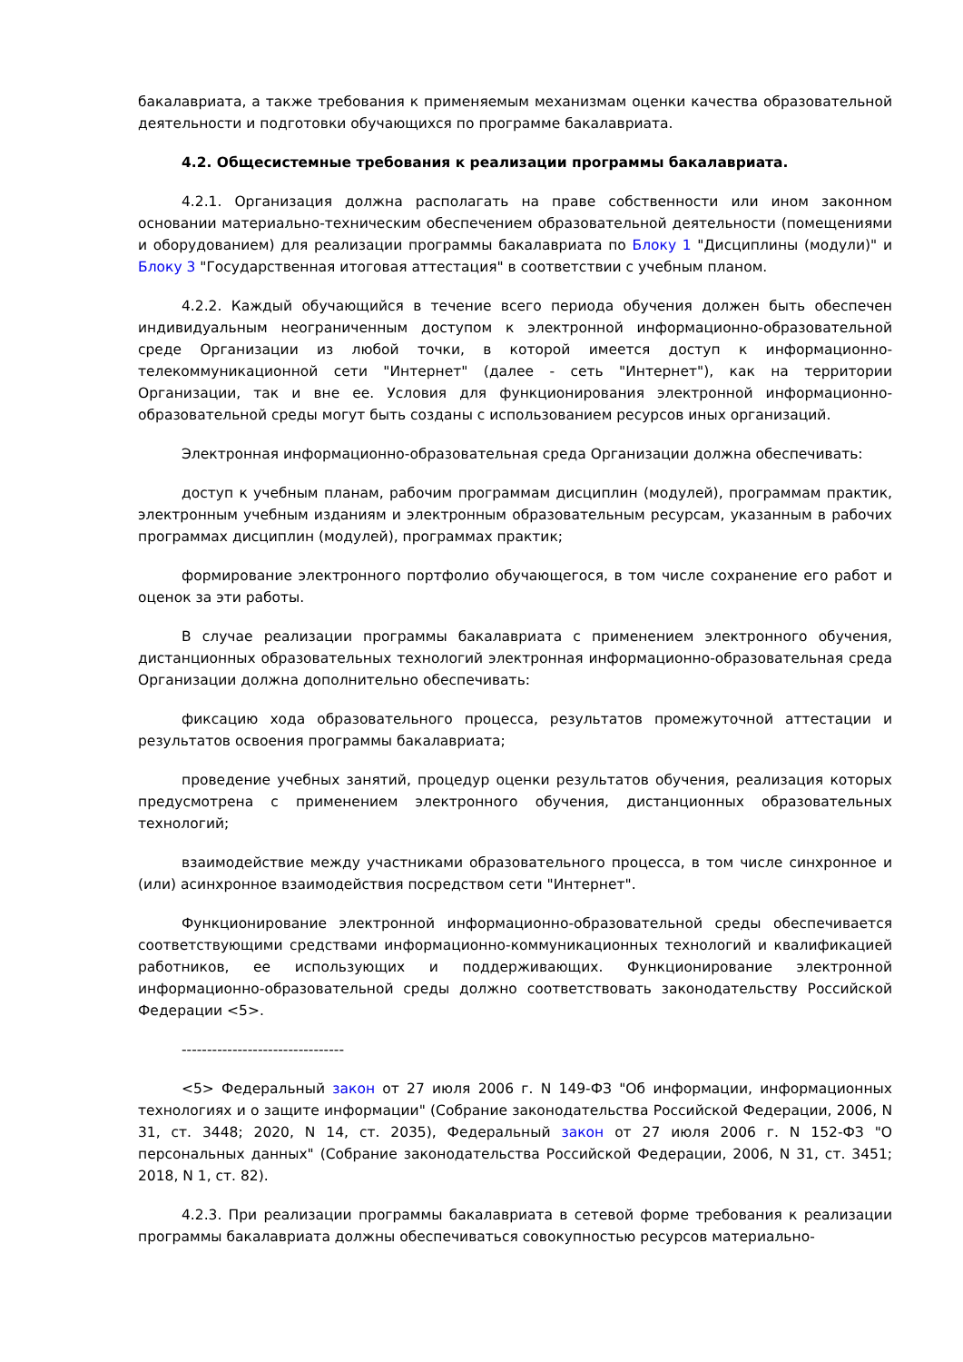бакалавриата, а также требования к применяемым механизмам оценки качества образовательной деятельности и подготовки обучающихся по программе бакалавриата.
4.2. Общесистемные требования к реализации программы бакалавриата.
4.2.1. Организация должна располагать на праве собственности или ином законном основании материально-техническим обеспечением образовательной деятельности (помещениями и оборудованием) для реализации программы бакалавриата по Блоку 1 "Дисциплины (модули)" и Блоку 3 "Государственная итоговая аттестация" в соответствии с учебным планом.
4.2.2. Каждый обучающийся в течение всего периода обучения должен быть обеспечен индивидуальным неограниченным доступом к электронной информационно-образовательной среде Организации из любой точки, в которой имеется доступ к информационно-телекоммуникационной сети "Интернет" (далее - сеть "Интернет"), как на территории Организации, так и вне ее. Условия для функционирования электронной информационно-образовательной среды могут быть созданы с использованием ресурсов иных организаций.
Электронная информационно-образовательная среда Организации должна обеспечивать:
доступ к учебным планам, рабочим программам дисциплин (модулей), программам практик, электронным учебным изданиям и электронным образовательным ресурсам, указанным в рабочих программах дисциплин (модулей), программах практик;
формирование электронного портфолио обучающегося, в том числе сохранение его работ и оценок за эти работы.
В случае реализации программы бакалавриата с применением электронного обучения, дистанционных образовательных технологий электронная информационно-образовательная среда Организации должна дополнительно обеспечивать:
фиксацию хода образовательного процесса, результатов промежуточной аттестации и результатов освоения программы бакалавриата;
проведение учебных занятий, процедур оценки результатов обучения, реализация которых предусмотрена с применением электронного обучения, дистанционных образовательных технологий;
взаимодействие между участниками образовательного процесса, в том числе синхронное и (или) асинхронное взаимодействия посредством сети "Интернет".
Функционирование электронной информационно-образовательной среды обеспечивается соответствующими средствами информационно-коммуникационных технологий и квалификацией работников, ее использующих и поддерживающих. Функционирование электронной информационно-образовательной среды должно соответствовать законодательству Российской Федерации <5>.
--------------------------------
<5> Федеральный закон от 27 июля 2006 г. N 149-ФЗ "Об информации, информационных технологиях и о защите информации" (Собрание законодательства Российской Федерации, 2006, N 31, ст. 3448; 2020, N 14, ст. 2035), Федеральный закон от 27 июля 2006 г. N 152-ФЗ "О персональных данных" (Собрание законодательства Российской Федерации, 2006, N 31, ст. 3451; 2018, N 1, ст. 82).
4.2.3. При реализации программы бакалавриата в сетевой форме требования к реализации программы бакалавриата должны обеспечиваться совокупностью ресурсов материально-